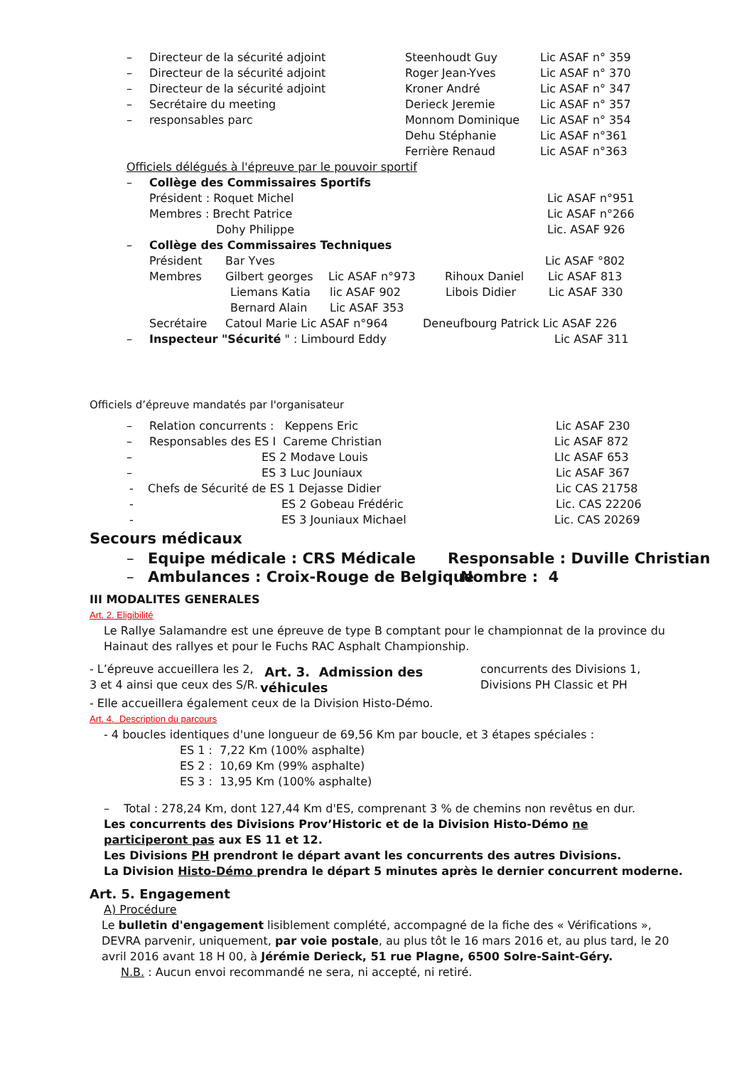– Directeur de la sécurité adjoint Steenhoudt Guy Lic ASAF n° 359
– Directeur de la sécurité adjoint Roger Jean-Yves Lic ASAF n° 370
– Directeur de la sécurité adjoint Kroner André Lic ASAF n° 347
– Secrétaire du meeting Derieck Jeremie Lic ASAF n° 357
– responsables parc Monnom Dominique Lic ASAF n° 354
Dehu Stéphanie Lic ASAF n°361
Ferrière Renaud Lic ASAF n°363
Officiels délégués à l'épreuve par le pouvoir sportif
– Collège des Commissaires Sportifs
Président : Roquet Michel Lic ASAF n°951
Membres : Brecht Patrice Lic ASAF n°266
Dohy Philippe Lic. ASAF 926
– Collège des Commissaires Techniques
Président Bar Yves Lic ASAF °802
Membres Gilbert georges Lic ASAF n°973 Rihoux Daniel Lic ASAF 813
Liemans Katia lic ASAF 902 Libois Didier Lic ASAF 330
Bernard Alain Lic ASAF 353
Secrétaire Catoul Marie Lic ASAF n°964 Deneufbourg Patrick Lic ASAF 226
– Inspecteur "Sécurité " : Limbourd Eddy Lic ASAF 311
Officiels d’épreuve mandatés par l'organisateur
– Relation concurrents : Keppens Eric Lic ASAF 230
– Responsables des ES I Careme Christian Lic ASAF 872
– ES 2 Modave Louis LIc ASAF 653
– ES 3 Luc Jouniaux Lic ASAF 367
- Chefs de Sécurité de ES 1 Dejasse Didier Lic CAS 21758
- ES 2 Gobeau Frédéric Lic. CAS 22206
- ES 3 Jouniaux Michael Lic. CAS 20269
Secours médicaux
– Equipe médicale : CRS Médicale Responsable : Duville Christian
– Ambulances : Croix-Rouge de Belgique Nombre : 4
III MODALITES GENERALES
Art. 2. Eligibilité
Le Rallye Salamandre est une épreuve de type B comptant pour le championnat de la province du Hainaut des rallyes et pour le Fuchs RAC Asphalt Championship.
- L’épreuve accueillera les 2, 3 et 4 ainsi que ceux des S/R.
Art. 3. Admission des véhicules
concurrents des Divisions 1, Divisions PH Classic et PH
- Elle accueillera également ceux de la Division Histo-Démo.
Art. 4. Description du parcours
- 4 boucles identiques d'une longueur de 69,56 Km par boucle, et 3 étapes spéciales :
ES 1 : 7,22 Km (100% asphalte)
ES 2 : 10,69 Km (99% asphalte)
ES 3 : 13,95 Km (100% asphalte)
– Total : 278,24 Km, dont 127,44 Km d'ES, comprenant 3 % de chemins non revêtus en dur.
Les concurrents des Divisions Prov’Historic et de la Division Histo-Démo ne participeront pas aux ES 11 et 12.
Les Divisions PH prendront le départ avant les concurrents des autres Divisions.
La Division Histo-Démo prendra le départ 5 minutes après le dernier concurrent moderne.
Art. 5. Engagement
A) Procédure
Le bulletin d'engagement lisiblement complété, accompagné de la fiche des « Vérifications », DEVRA parvenir, uniquement, par voie postale, au plus tôt le 16 mars 2016 et, au plus tard, le 20 avril 2016 avant 18 H 00, à Jérémie Derieck, 51 rue Plagne, 6500 Solre-Saint-Géry.
N.B. : Aucun envoi recommandé ne sera, ni accepté, ni retiré.